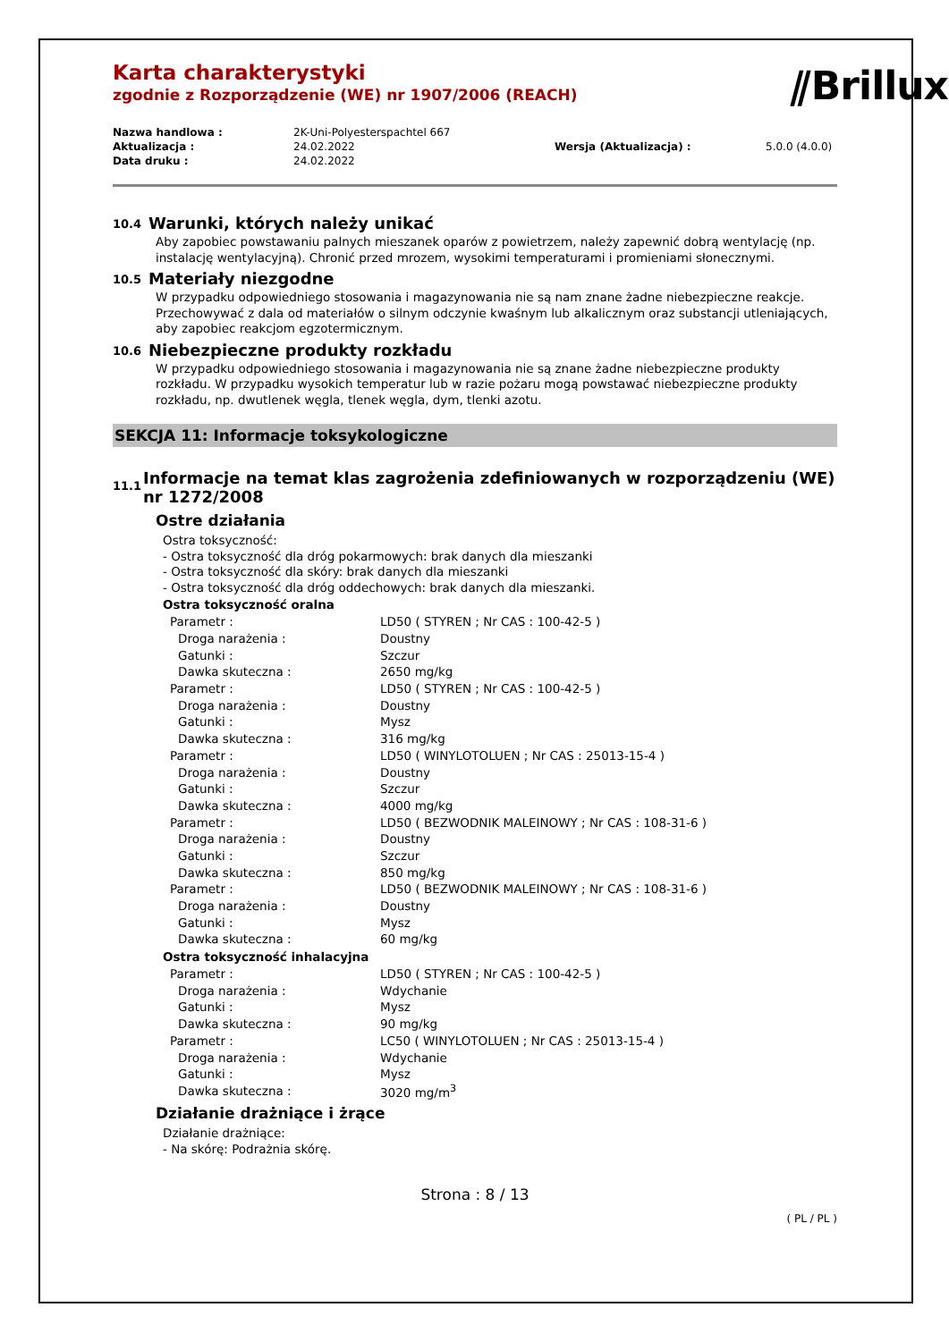⫽Brillux
Karta charakterystyki
zgodnie z Rozporządzenie (WE) nr 1907/2006 (REACH)
| Nazwa handlowa : | 2K-Uni-Polyesterspachtel 667 | | |
| Aktualizacja : | 24.02.2022 | Wersja (Aktualizacja) : | 5.0.0 (4.0.0) |
| Data druku : | 24.02.2022 | | |
10.4 Warunki, których należy unikać
Aby zapobiec powstawaniu palnych mieszanek oparów z powietrzem, należy zapewnić dobrą wentylację (np. instalację wentylacyjną). Chronić przed mrozem, wysokimi temperaturami i promieniami słonecznymi.
10.5 Materiały niezgodne
W przypadku odpowiedniego stosowania i magazynowania nie są nam znane żadne niebezpieczne reakcje. Przechowywać z dala od materiałów o silnym odczynie kwaśnym lub alkalicznym oraz substancji utleniających, aby zapobiec reakcjom egzotermicznym.
10.6 Niebezpieczne produkty rozkładu
W przypadku odpowiedniego stosowania i magazynowania nie są znane żadne niebezpieczne produkty rozkładu. W przypadku wysokich temperatur lub w razie pożaru mogą powstawać niebezpieczne produkty rozkładu, np. dwutlenek węgla, tlenek węgla, dym, tlenki azotu.
SEKCJA 11: Informacje toksykologiczne
11.1 Informacje na temat klas zagrożenia zdefiniowanych w rozporządzeniu (WE) nr 1272/2008
Ostre działania
Ostra toksyczność:
- Ostra toksyczność dla dróg pokarmowych: brak danych dla mieszanki
- Ostra toksyczność dla skóry: brak danych dla mieszanki
- Ostra toksyczność dla dróg oddechowych: brak danych dla mieszanki.
Ostra toksyczność oralna
| Parametr : | LD50 ( STYREN ; Nr CAS : 100-42-5 ) |
| Droga narażenia : | Doustny |
| Gatunki : | Szczur |
| Dawka skuteczna : | 2650 mg/kg |
| Parametr : | LD50 ( STYREN ; Nr CAS : 100-42-5 ) |
| Droga narażenia : | Doustny |
| Gatunki : | Mysz |
| Dawka skuteczna : | 316 mg/kg |
| Parametr : | LD50 ( WINYLOTOLUEN ; Nr CAS : 25013-15-4 ) |
| Droga narażenia : | Doustny |
| Gatunki : | Szczur |
| Dawka skuteczna : | 4000 mg/kg |
| Parametr : | LD50 ( BEZWODNIK MALEINOWY ; Nr CAS : 108-31-6 ) |
| Droga narażenia : | Doustny |
| Gatunki : | Szczur |
| Dawka skuteczna : | 850 mg/kg |
| Parametr : | LD50 ( BEZWODNIK MALEINOWY ; Nr CAS : 108-31-6 ) |
| Droga narażenia : | Doustny |
| Gatunki : | Mysz |
| Dawka skuteczna : | 60 mg/kg |
Ostra toksyczność inhalacyjna
| Parametr : | LD50 ( STYREN ; Nr CAS : 100-42-5 ) |
| Droga narażenia : | Wdychanie |
| Gatunki : | Mysz |
| Dawka skuteczna : | 90 mg/kg |
| Parametr : | LC50 ( WINYLOTOLUEN ; Nr CAS : 25013-15-4 ) |
| Droga narażenia : | Wdychanie |
| Gatunki : | Mysz |
| Dawka skuteczna : | 3020 mg/m<sup>3</sup> |
Działanie drażniące i żrące
Działanie drażniące:
- Na skórę: Podrażnia skórę.
Strona : 8 / 13
( PL / PL )